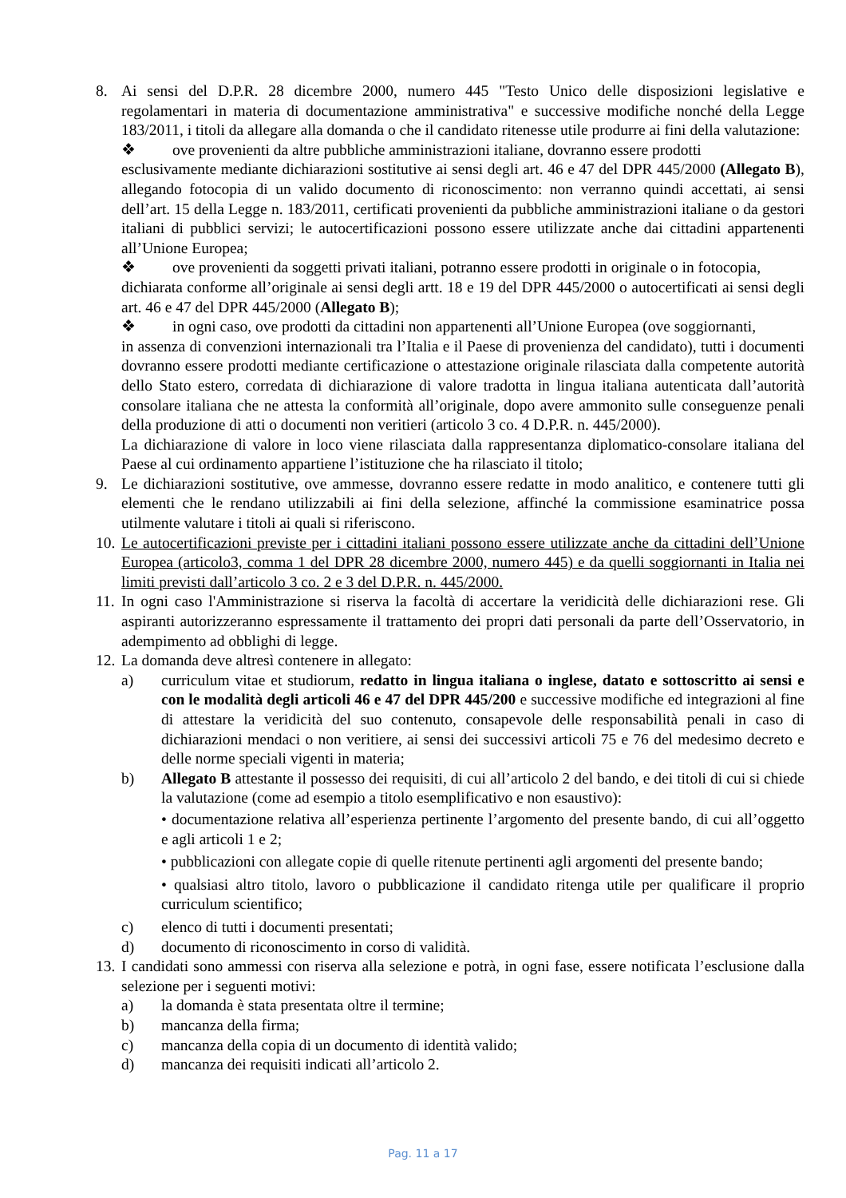8. Ai sensi del D.P.R. 28 dicembre 2000, numero 445 "Testo Unico delle disposizioni legislative e regolamentari in materia di documentazione amministrativa" e successive modifiche nonché della Legge 183/2011, i titoli da allegare alla domanda o che il candidato ritenesse utile produrre ai fini della valutazione:
❖ ove provenienti da altre pubbliche amministrazioni italiane, dovranno essere prodotti
esclusivamente mediante dichiarazioni sostitutive ai sensi degli art. 46 e 47 del DPR 445/2000 (Allegato B), allegando fotocopia di un valido documento di riconoscimento: non verranno quindi accettati, ai sensi dell’art. 15 della Legge n. 183/2011, certificati provenienti da pubbliche amministrazioni italiane o da gestori italiani di pubblici servizi; le autocertificazioni possono essere utilizzate anche dai cittadini appartenenti all’Unione Europea;
❖ ove provenienti da soggetti privati italiani, potranno essere prodotti in originale o in fotocopia,
dichiarata conforme all’originale ai sensi degli artt. 18 e 19 del DPR 445/2000 o autocertificati ai sensi degli art. 46 e 47 del DPR 445/2000 (Allegato B);
❖ in ogni caso, ove prodotti da cittadini non appartenenti all’Unione Europea (ove soggiornanti,
in assenza di convenzioni internazionali tra l’Italia e il Paese di provenienza del candidato), tutti i documenti dovranno essere prodotti mediante certificazione o attestazione originale rilasciata dalla competente autorità dello Stato estero, corredata di dichiarazione di valore tradotta in lingua italiana autenticata dall’autorità consolare italiana che ne attesta la conformità all’originale, dopo avere ammonito sulle conseguenze penali della produzione di atti o documenti non veritieri (articolo 3 co. 4 D.P.R. n. 445/2000).
La dichiarazione di valore in loco viene rilasciata dalla rappresentanza diplomatico-consolare italiana del Paese al cui ordinamento appartiene l’istituzione che ha rilasciato il titolo;
9. Le dichiarazioni sostitutive, ove ammesse, dovranno essere redatte in modo analitico, e contenere tutti gli elementi che le rendano utilizzabili ai fini della selezione, affinché la commissione esaminatrice possa utilmente valutare i titoli ai quali si riferiscono.
10.
Le autocertificazioni previste per i cittadini italiani possono essere utilizzate anche da cittadini dell’Unione Europea (articolo3, comma 1 del DPR 28 dicembre 2000, numero 445) e da quelli soggiornanti in Italia nei limiti previsti dall’articolo 3 co. 2 e 3 del D.P.R. n. 445/2000.
11.
In ogni caso l'Amministrazione si riserva la facoltà di accertare la veridicità delle dichiarazioni rese. Gli aspiranti autorizzeranno espressamente il trattamento dei propri dati personali da parte dell’Osservatorio, in adempimento ad obblighi di legge.
12.
La domanda deve altresì contenere in allegato:
a) curriculum vitae et studiorum, redatto in lingua italiana o inglese, datato e sottoscritto ai sensi e con le modalità degli articoli 46 e 47 del DPR 445/200 e successive modifiche ed integrazioni al fine di attestare la veridicità del suo contenuto, consapevole delle responsabilità penali in caso di dichiarazioni mendaci o non veritiere, ai sensi dei successivi articoli 75 e 76 del medesimo decreto e delle norme speciali vigenti in materia;
b) Allegato B attestante il possesso dei requisiti, di cui all’articolo 2 del bando, e dei titoli di cui si chiede la valutazione (come ad esempio a titolo esemplificativo e non esaustivo):
• documentazione relativa all’esperienza pertinente l’argomento del presente bando, di cui all’oggetto e agli articoli 1 e 2;
• pubblicazioni con allegate copie di quelle ritenute pertinenti agli argomenti del presente bando;
• qualsiasi altro titolo, lavoro o pubblicazione il candidato ritenga utile per qualificare il proprio curriculum scientifico;
c) elenco di tutti i documenti presentati;
d) documento di riconoscimento in corso di validità.
13.
I candidati sono ammessi con riserva alla selezione e potrà, in ogni fase, essere notificata l’esclusione dalla selezione per i seguenti motivi:
a) la domanda è stata presentata oltre il termine;
b) mancanza della firma;
c) mancanza della copia di un documento di identità valido;
d) mancanza dei requisiti indicati all’articolo 2.
Pag. 11 a 17